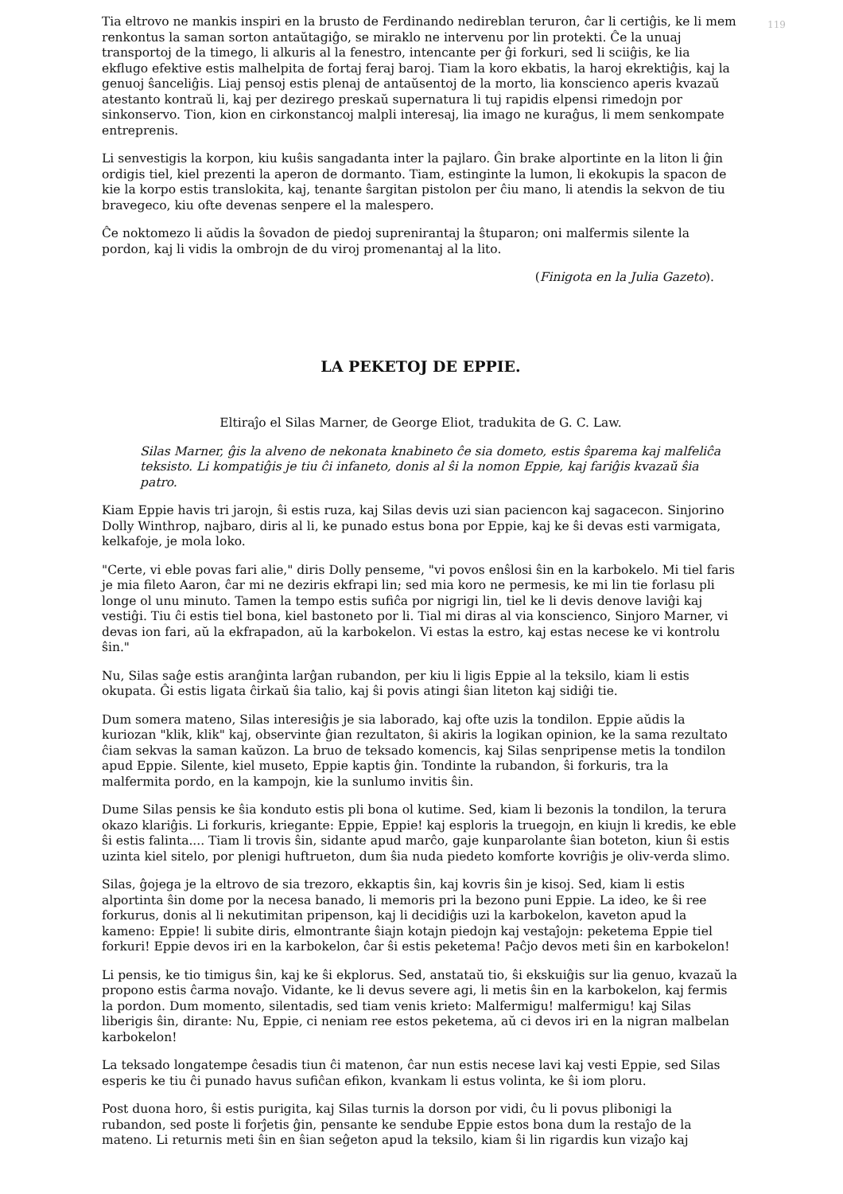119
Tia eltrovo ne mankis inspiri en la brusto de Ferdinando nedireblan teruron, ĉar li certiĝis, ke li mem renkontus la saman sorton antaŭtagiĝo, se miraklo ne intervenu por lin protekti. Ĉe la unuaj transportoj de la timego, li alkuris al la fenestro, intencante per ĝi forkuri, sed li sciiĝis, ke lia ekflugo efektive estis malhelpita de fortaj feraj baroj. Tiam la koro ekbatis, la haroj ekrektiĝis, kaj la genuoj ŝanceliĝis. Liaj pensoj estis plenaj de antaŭsentoj de la morto, lia konscienco aperis kvazaŭ atestanto kontraŭ li, kaj per dezirego preskaŭ supernatura li tuj rapidis elpensi rimedojn por sinkonservo. Tion, kion en cirkonstancoj malpli interesaj, lia imago ne kuraĝus, li mem senkompate entreprenis.
Li senvestigis la korpon, kiu kuŝis sangadanta inter la pajlaro. Ĝin brake alportinte en la liton li ĝin ordigis tiel, kiel prezenti la aperon de dormanto. Tiam, estinginte la lumon, li ekokupis la spacon de kie la korpo estis translokita, kaj, tenante ŝargitan pistolon per ĉiu mano, li atendis la sekvon de tiu bravegeco, kiu ofte devenas senpere el la malespero.
Ĉe noktomezo li aŭdis la ŝovadon de piedoj suprenirantaj la ŝtuparon; oni malfermis silente la pordon, kaj li vidis la ombrojn de du viroj promenantaj al la lito.
(Finigota en la Julia Gazeto).
LA PEKETOJ DE EPPIE.
Eltiraĵo el Silas Marner, de George Eliot, tradukita de G. C. Law.
Silas Marner, ĝis la alveno de nekonata knabineto ĉe sia dometo, estis ŝparema kaj malfeliĉa teksisto. Li kompatiĝis je tiu ĉi infaneto, donis al ŝi la nomon Eppie, kaj fariĝis kvazaŭ ŝia patro.
Kiam Eppie havis tri jarojn, ŝi estis ruza, kaj Silas devis uzi sian paciencon kaj sagacecon. Sinjorino Dolly Winthrop, najbaro, diris al li, ke punado estus bona por Eppie, kaj ke ŝi devas esti varmigata, kelkafoje, je mola loko.
"Certe, vi eble povas fari alie," diris Dolly penseme, "vi povos enŝlosi ŝin en la karbokelo. Mi tiel faris je mia fileto Aaron, ĉar mi ne deziris ekfrapi lin; sed mia koro ne permesis, ke mi lin tie forlasu pli longe ol unu minuto. Tamen la tempo estis sufiĉa por nigrigi lin, tiel ke li devis denove laviĝi kaj vestiĝi. Tiu ĉi estis tiel bona, kiel bastoneto por li. Tial mi diras al via konscienco, Sinjoro Marner, vi devas ion fari, aŭ la ekfrapadon, aŭ la karbokelon. Vi estas la estro, kaj estas necese ke vi kontrolu ŝin."
Nu, Silas saĝe estis aranĝinta larĝan rubandon, per kiu li ligis Eppie al la teksilo, kiam li estis okupata. Ĝi estis ligata ĉirkaŭ ŝia talio, kaj ŝi povis atingi ŝian liteton kaj sidiĝi tie.
Dum somera mateno, Silas interesiĝis je sia laborado, kaj ofte uzis la tondilon. Eppie aŭdis la kuriozan "klik, klik" kaj, observinte ĝian rezultaton, ŝi akiris la logikan opinion, ke la sama rezultato ĉiam sekvas la saman kaŭzon. La bruo de teksado komencis, kaj Silas senpripense metis la tondilon apud Eppie. Silente, kiel museto, Eppie kaptis ĝin. Tondinte la rubandon, ŝi forkuris, tra la malfermita pordo, en la kampojn, kie la sunlumo invitis ŝin.
Dume Silas pensis ke ŝia konduto estis pli bona ol kutime. Sed, kiam li bezonis la tondilon, la terura okazo klariĝis. Li forkuris, kriegante: Eppie, Eppie! kaj esploris la truegojn, en kiujn li kredis, ke eble ŝi estis falinta.... Tiam li trovis ŝin, sidante apud marĉo, gaje kunparolante ŝian boteton, kiun ŝi estis uzinta kiel sitelo, por plenigi huftrueton, dum ŝia nuda piedeto komforte kovriĝis je oliv-verda slimo.
Silas, ĝojega je la eltrovo de sia trezoro, ekkaptis ŝin, kaj kovris ŝin je kisoj. Sed, kiam li estis alportinta ŝin dome por la necesa banado, li memoris pri la bezono puni Eppie. La ideo, ke ŝi ree forkurus, donis al li nekutimitan pripenson, kaj li decidiĝis uzi la karbokelon, kaveton apud la kameno: Eppie! li subite diris, elmontrante ŝiajn kotajn piedojn kaj vestaĵojn: peketema Eppie tiel forkuri! Eppie devos iri en la karbokelon, ĉar ŝi estis peketema! Paĉjo devos meti ŝin en karbokelon!
Li pensis, ke tio timigus ŝin, kaj ke ŝi ekplorus. Sed, anstataŭ tio, ŝi ekskuiĝis sur lia genuo, kvazaŭ la propono estis ĉarma novaĵo. Vidante, ke li devus severe agi, li metis ŝin en la karbokelon, kaj fermis la pordon. Dum momento, silentadis, sed tiam venis krieto: Malfermigu! malfermigu! kaj Silas liberigis ŝin, dirante: Nu, Eppie, ci neniam ree estos peketema, aŭ ci devos iri en la nigran malbelan karbokelon!
La teksado longatempe ĉesadis tiun ĉi matenon, ĉar nun estis necese lavi kaj vesti Eppie, sed Silas esperis ke tiu ĉi punado havus sufiĉan efikon, kvankam li estus volinta, ke ŝi iom ploru.
Post duona horo, ŝi estis purigita, kaj Silas turnis la dorson por vidi, ĉu li povus plibonigi la rubandon, sed poste li forĵetis ĝin, pensante ke sendube Eppie estos bona dum la restaĵo de la mateno. Li returnis meti ŝin en ŝian seĝeton apud la teksilo, kiam ŝi lin rigardis kun vizaĵo kaj